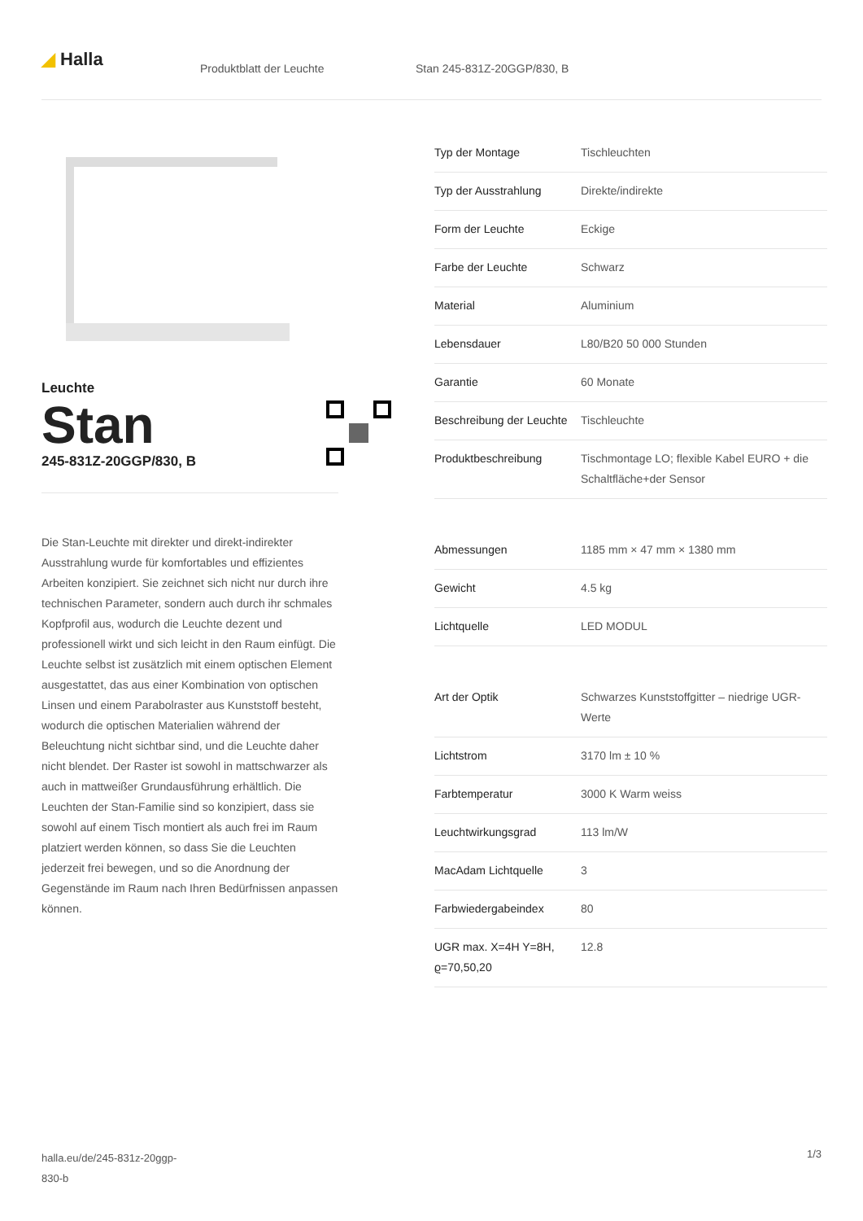◢ Halla Produktblatt der Leuchte Stan 245-831Z-20GGP/830, B
Leuchte
Stan
245-831Z-20GGP/830, B
Die Stan-Leuchte mit direkter und direkt-indirekter Ausstrahlung wurde für komfortables und effizientes Arbeiten konzipiert. Sie zeichnet sich nicht nur durch ihre technischen Parameter, sondern auch durch ihr schmales Kopfprofil aus, wodurch die Leuchte dezent und professionell wirkt und sich leicht in den Raum einfügt. Die Leuchte selbst ist zusätzlich mit einem optischen Element ausgestattet, das aus einer Kombination von optischen Linsen und einem Parabolraster aus Kunststoff besteht, wodurch die optischen Materialien während der Beleuchtung nicht sichtbar sind, und die Leuchte daher nicht blendet. Der Raster ist sowohl in mattschwarzer als auch in mattweißer Grundausführung erhältlich. Die Leuchten der Stan-Familie sind so konzipiert, dass sie sowohl auf einem Tisch montiert als auch frei im Raum platziert werden können, so dass Sie die Leuchten jederzeit frei bewegen, und so die Anordnung der Gegenstände im Raum nach Ihren Bedürfnissen anpassen können.
| Typ der Montage | Tischleuchten |
| Typ der Ausstrahlung | Direkte/indirekte |
| Form der Leuchte | Eckige |
| Farbe der Leuchte | Schwarz |
| Material | Aluminium |
| Lebensdauer | L80/B20 50 000 Stunden |
| Garantie | 60 Monate |
| Beschreibung der Leuchte | Tischleuchte |
| Produktbeschreibung | Tischmontage LO; flexible Kabel EURO + die Schaltfläche+der Sensor |
| Abmessungen | 1185 mm × 47 mm × 1380 mm |
| Gewicht | 4.5 kg |
| Lichtquelle | LED MODUL |
| Art der Optik | Schwarzes Kunststoffgitter – niedrige UGR-Werte |
| Lichtstrom | 3170 lm ± 10 % |
| Farbtemperatur | 3000 K Warm weiss |
| Leuchtwirkungsgrad | 113 lm/W |
| MacAdam Lichtquelle | 3 |
| Farbwiedergabeindex | 80 |
| UGR max. X=4H Y=8H, ϱ=70,50,20 | 12.8 |
halla.eu/de/245-831z-20ggp-
830-b
1/3